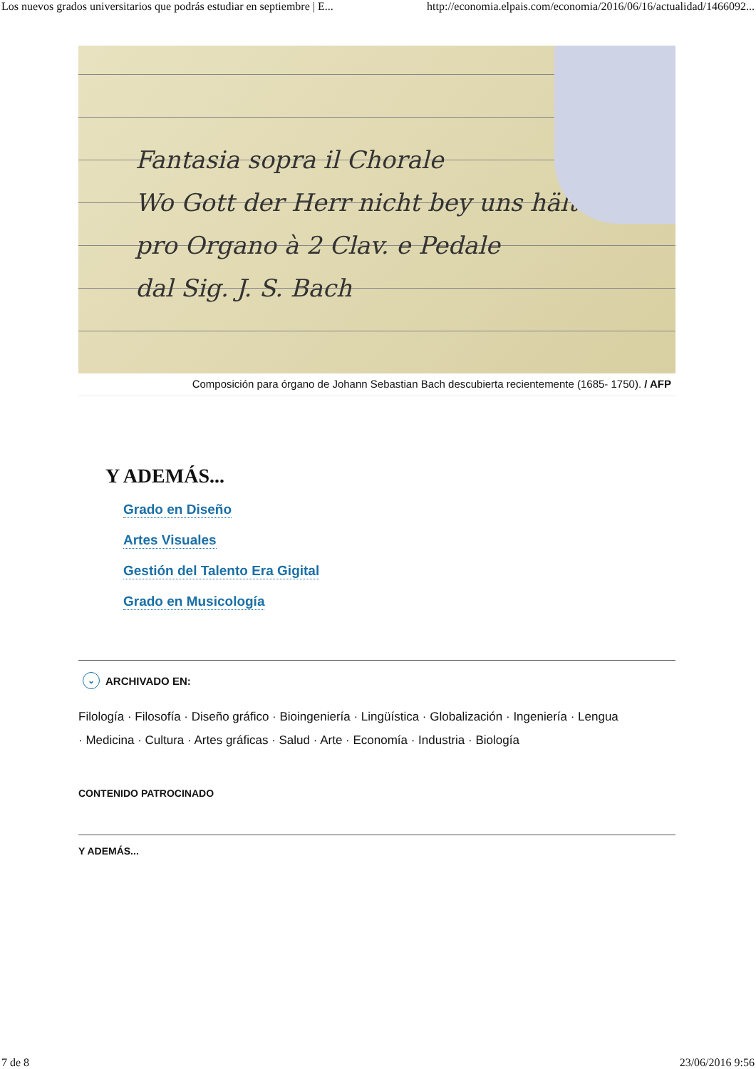Los nuevos grados universitarios que podrás estudiar en septiembre | E... http://economia.elpais.com/economia/2016/06/16/actualidad/1466092...
Fantasia sopra il Chorale
Wo Gott der Herr nicht bey uns hält
pro Organo à 2 Clav. e Pedale
dal Sig. J. S. Bach
Composición para órgano de Johann Sebastian Bach descubierta recientemente (1685- 1750). / AFP
Y ADEMÁS...
Grado en Diseño
Artes Visuales
Gestión del Talento Era Gigital
Grado en Musicología
⌄ ARCHIVADO EN:
Filología · Filosofía · Diseño gráfico · Bioingeniería · Lingüística · Globalización · Ingeniería · Lengua
· Medicina · Cultura · Artes gráficas · Salud · Arte · Economía · Industria · Biología
CONTENIDO PATROCINADO
Y ADEMÁS...
7 de 8 23/06/2016 9:56